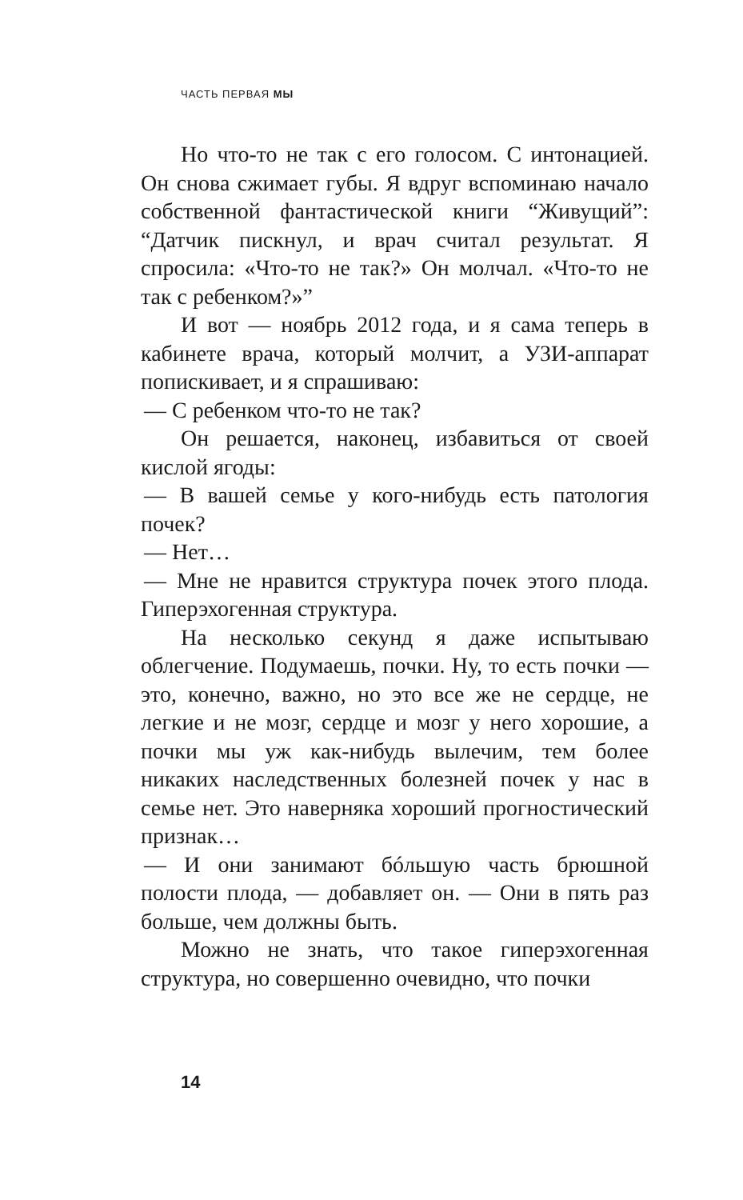ЧАСТЬ ПЕРВАЯ МЫ
Но что-то не так с его голосом. С интонацией. Он снова сжимает губы. Я вдруг вспоминаю начало собственной фантастической книги “Живущий”: “Датчик пискнул, и врач считал результат. Я спросила: «Что-то не так?» Он молчал. «Что-то не так с ребенком?»”
И вот — ноябрь 2012 года, и я сама теперь в кабинете врача, который молчит, а УЗИ-аппарат попискивает, и я спрашиваю:
— С ребенком что-то не так?
Он решается, наконец, избавиться от своей кислой ягоды:
— В вашей семье у кого-нибудь есть патология почек?
— Нет…
— Мне не нравится структура почек этого плода. Гиперэхогенная структура.
На несколько секунд я даже испытываю облегчение. Подумаешь, почки. Ну, то есть почки — это, конечно, важно, но это все же не сердце, не легкие и не мозг, сердце и мозг у него хорошие, а почки мы уж как-нибудь вылечим, тем более никаких наследственных болезней почек у нас в семье нет. Это наверняка хороший прогностический признак…
— И они занимают бóльшую часть брюшной полости плода, — добавляет он. — Они в пять раз больше, чем должны быть.
Можно не знать, что такое гиперэхогенная структура, но совершенно очевидно, что почки
14